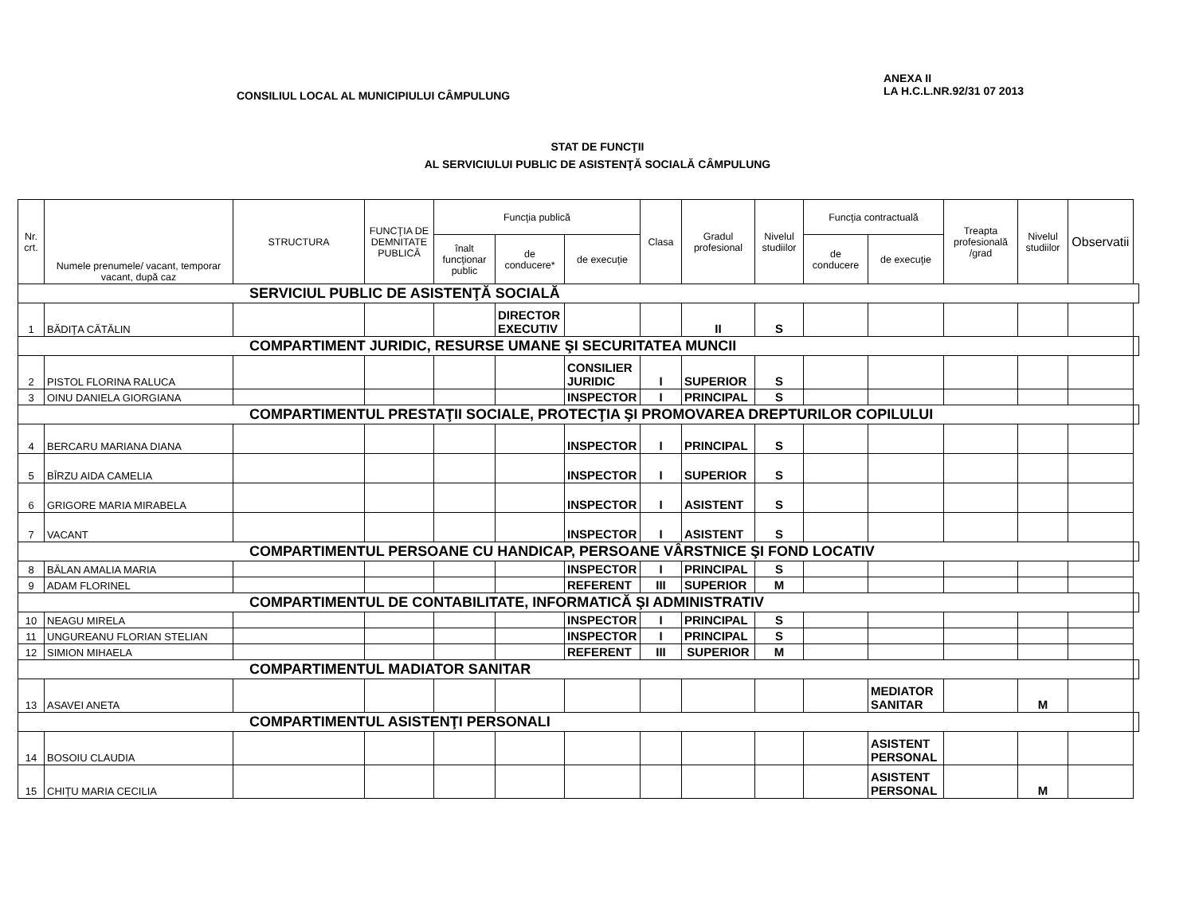CONSILIUL LOCAL AL MUNICIPIULUI CÂMPULUNG
ANEXA II
LA H.C.L.NR.92/31 07 2013
STAT DE FUNCŢII
AL SERVICIULUI PUBLIC DE ASISTENŢĂ SOCIALĂ CÂMPULUNG
| Nr. crt. | Numele prenumele/ vacant, temporar vacant, după caz | STRUCTURA | FUNCŢIA DE DEMNITATE PUBLICĂ | Funcţia publică | | | Clasa | Gradul profesional | Nivelul studiilor | Funcţia contractuală | | Treapta profesională /grad | Nivelul studiilor | Observatii | |
| --- | --- | --- | --- | --- | --- | --- | --- | --- | --- | --- | --- | --- | --- | --- | --- |
| | | | | înalt funcţionar public | de conducere* | de execuţie | | | | de conducere | de execuţie | | | | |
| SERVICIUL PUBLIC DE ASISTENŢĂ SOCIALĂ | | | | | | | | | | | | | | | |
| 1 | BĂDIŢA CĂTĂLIN | | | | DIRECTOR EXECUTIV | | | II | S | | | | | | |
| COMPARTIMENT JURIDIC, RESURSE UMANE ŞI SECURITATEA MUNCII | | | | | | | | | | | | | | | |
| 2 | PISTOL FLORINA RALUCA | | | | | CONSILIER JURIDIC | I | SUPERIOR | S | | | | | | |
| 3 | OINU DANIELA GIORGIANA | | | | | INSPECTOR | I | PRINCIPAL | S | | | | | | |
| COMPARTIMENTUL PRESTAŢII SOCIALE, PROTECŢIA ŞI PROMOVAREA DREPTURILOR COPILULUI | | | | | | | | | | | | | | | |
| 4 | BERCARU MARIANA DIANA | | | | | INSPECTOR | I | PRINCIPAL | S | | | | | | |
| 5 | BÎRZU AIDA CAMELIA | | | | | INSPECTOR | I | SUPERIOR | S | | | | | | |
| 6 | GRIGORE MARIA MIRABELA | | | | | INSPECTOR | I | ASISTENT | S | | | | | | |
| 7 | VACANT | | | | | INSPECTOR | I | ASISTENT | S | | | | | | |
| COMPARTIMENTUL PERSOANE CU HANDICAP, PERSOANE VÂRSTNICE ŞI FOND LOCATIV | | | | | | | | | | | | | | | |
| 8 | BĂLAN AMALIA MARIA | | | | | INSPECTOR | I | PRINCIPAL | S | | | | | | |
| 9 | ADAM FLORINEL | | | | | REFERENT | III | SUPERIOR | M | | | | | | |
| COMPARTIMENTUL DE CONTABILITATE, INFORMATICĂ ŞI ADMINISTRATIV | | | | | | | | | | | | | | | |
| 10 | NEAGU MIRELA | | | | | INSPECTOR | I | PRINCIPAL | S | | | | | | |
| 11 | UNGUREANU FLORIAN STELIAN | | | | | INSPECTOR | I | PRINCIPAL | S | | | | | | |
| 12 | SIMION MIHAELA | | | | | REFERENT | III | SUPERIOR | M | | | | | | |
| COMPARTIMENTUL MADIATOR SANITAR | | | | | | | | | | | | | | | |
| 13 | ASAVEI ANETA | | | | | | | | | | MEDIATOR SANITAR | | M | | |
| COMPARTIMENTUL ASISTENŢI PERSONALI | | | | | | | | | | | | | | | |
| 14 | BOSOIU CLAUDIA | | | | | | | | | | ASISTENT PERSONAL | | | | |
| 15 | CHIŢU MARIA CECILIA | | | | | | | | | | ASISTENT PERSONAL | | M | | |